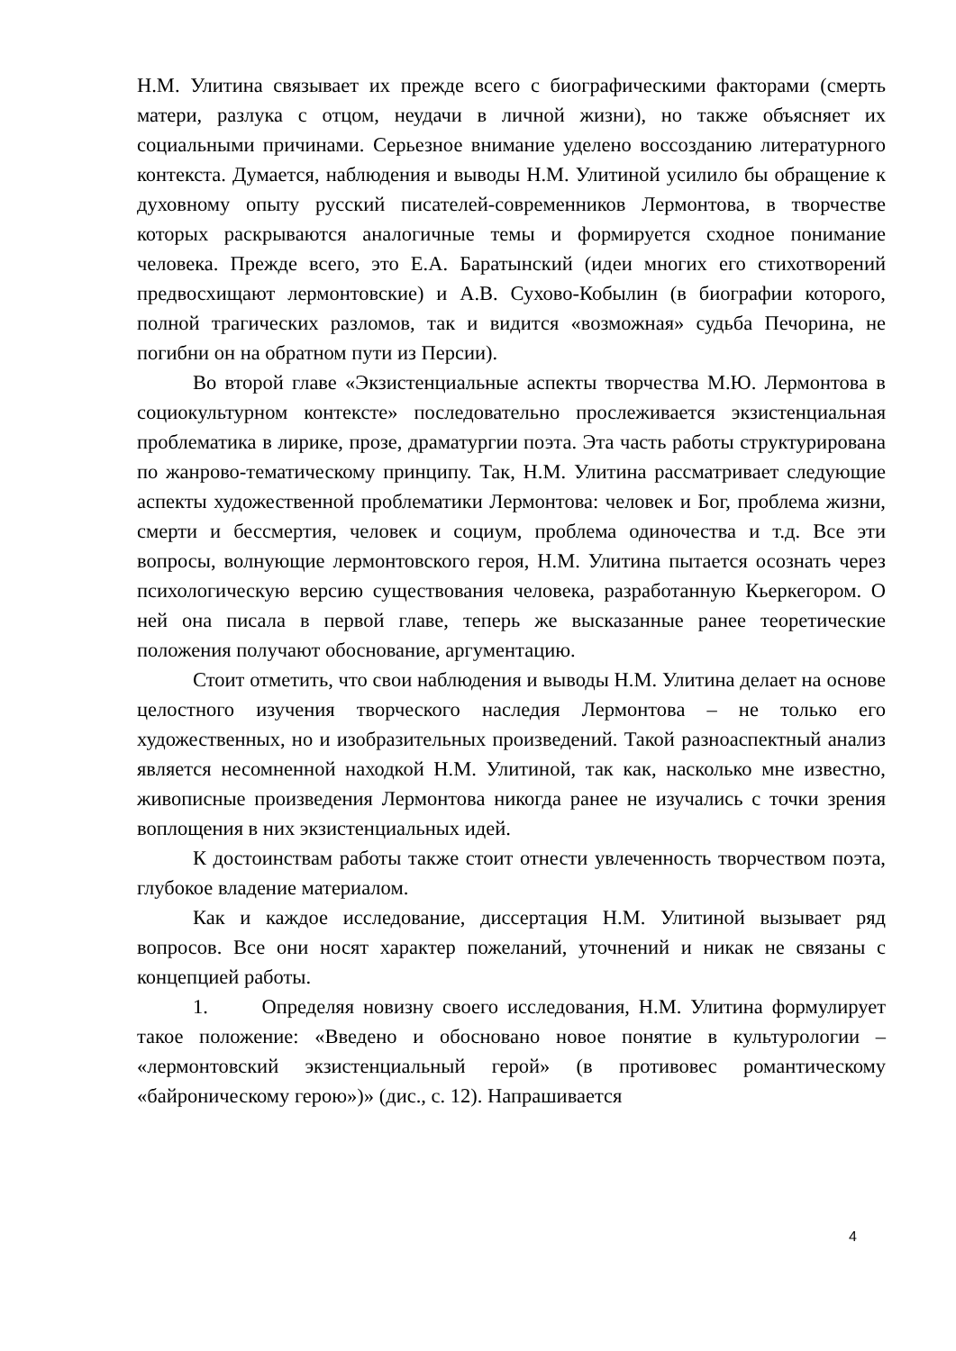Н.М. Улитина связывает их прежде всего с биографическими факторами (смерть матери, разлука с отцом, неудачи в личной жизни), но также объясняет их социальными причинами. Серьезное внимание уделено воссозданию литературного контекста. Думается, наблюдения и выводы Н.М. Улитиной усилило бы обращение к духовному опыту русский писателей-современников Лермонтова, в творчестве которых раскрываются аналогичные темы и формируется сходное понимание человека. Прежде всего, это Е.А. Баратынский (идеи многих его стихотворений предвосхищают лермонтовские) и А.В. Сухово-Кобылин (в биографии которого, полной трагических разломов, так и видится «возможная» судьба Печорина, не погибни он на обратном пути из Персии).
Во второй главе «Экзистенциальные аспекты творчества М.Ю. Лермонтова в социокультурном контексте» последовательно прослеживается экзистенциальная проблематика в лирике, прозе, драматургии поэта. Эта часть работы структурирована по жанрово-тематическому принципу. Так, Н.М. Улитина рассматривает следующие аспекты художественной проблематики Лермонтова: человек и Бог, проблема жизни, смерти и бессмертия, человек и социум, проблема одиночества и т.д. Все эти вопросы, волнующие лермонтовского героя, Н.М. Улитина пытается осознать через психологическую версию существования человека, разработанную Кьеркегором. О ней она писала в первой главе, теперь же высказанные ранее теоретические положения получают обоснование, аргументацию.
Стоит отметить, что свои наблюдения и выводы Н.М. Улитина делает на основе целостного изучения творческого наследия Лермонтова – не только его художественных, но и изобразительных произведений. Такой разноаспектный анализ является несомненной находкой Н.М. Улитиной, так как, насколько мне известно, живописные произведения Лермонтова никогда ранее не изучались с точки зрения воплощения в них экзистенциальных идей.
К достоинствам работы также стоит отнести увлеченность творчеством поэта, глубокое владение материалом.
Как и каждое исследование, диссертация Н.М. Улитиной вызывает ряд вопросов. Все они носят характер пожеланий, уточнений и никак не связаны с концепцией работы.
1. Определяя новизну своего исследования, Н.М. Улитина формулирует такое положение: «Введено и обосновано новое понятие в культурологии – «лермонтовский экзистенциальный герой» (в противовес романтическому «байроническому герою»)» (дис., с. 12). Напрашивается
4